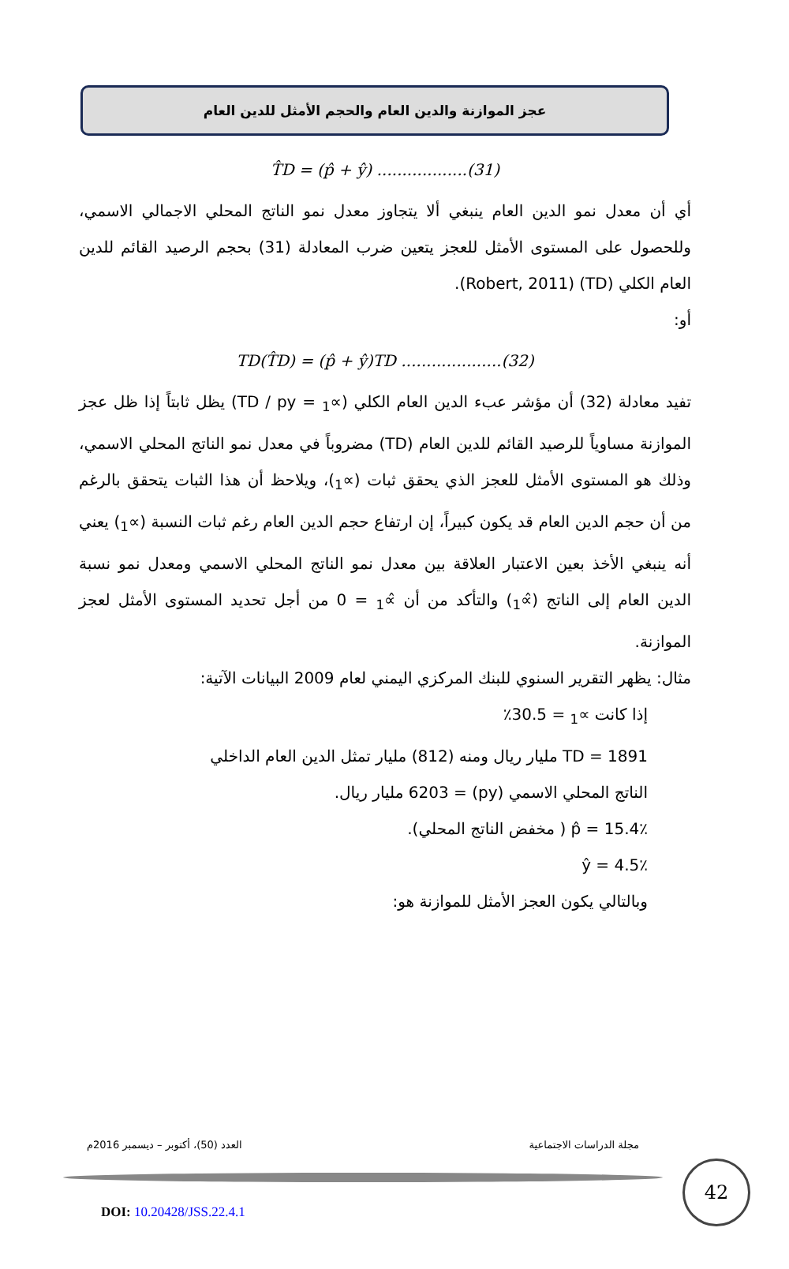عجز الموازنة والدين العام والحجم الأمثل للدين العام
T̂D = (p̂ + ŷ) ..................(31)
أي أن معدل نمو الدين العام ينبغي ألا يتجاوز معدل نمو الناتج المحلي الاجمالي الاسمي، وللحصول على المستوى الأمثل للعجز يتعين ضرب المعادلة (31) بحجم الرصيد القائم للدين العام الكلي (TD) (Robert, 2011).
أو:
TD(T̂D) = (p̂ + ŷ)TD ....................(32)
تفيد معادلة (32) أن مؤشر عبء الدين العام الكلي (∝<sub>1</sub> = TD / py) يظل ثابتاً إذا ظل عجز الموازنة مساوياً للرصيد القائم للدين العام (TD) مضروباً في معدل نمو الناتج المحلي الاسمي، وذلك هو المستوى الأمثل للعجز الذي يحقق ثبات (∝<sub>1</sub>)، ويلاحظ أن هذا الثبات يتحقق بالرغم من أن حجم الدين العام قد يكون كبيراً، إن ارتفاع حجم الدين العام رغم ثبات النسبة (∝<sub>1</sub>) يعني أنه ينبغي الأخذ بعين الاعتبار العلاقة بين معدل نمو الناتج المحلي الاسمي ومعدل نمو نسبة الدين العام إلى الناتج (∝̂<sub>1</sub>) والتأكد من أن ∝̂<sub>1</sub> = 0 من أجل تحديد المستوى الأمثل لعجز الموازنة.
مثال: يظهر التقرير السنوي للبنك المركزي اليمني لعام 2009 البيانات الآتية:
إذا كانت ∝<sub>1</sub> = 30.5٪
TD = 1891 مليار ريال ومنه (812) مليار تمثل الدين العام الداخلي
الناتج المحلي الاسمي (py) = 6203 مليار ريال.
p̂ = 15.4٪ ( مخفض الناتج المحلي).
ŷ = 4.5٪
وبالتالي يكون العجز الأمثل للموازنة هو:
مجلة الدراسات الاجتماعية العدد (50)، أكتوبر – ديسمبر 2016م
42
DOI: 10.20428/JSS.22.4.1